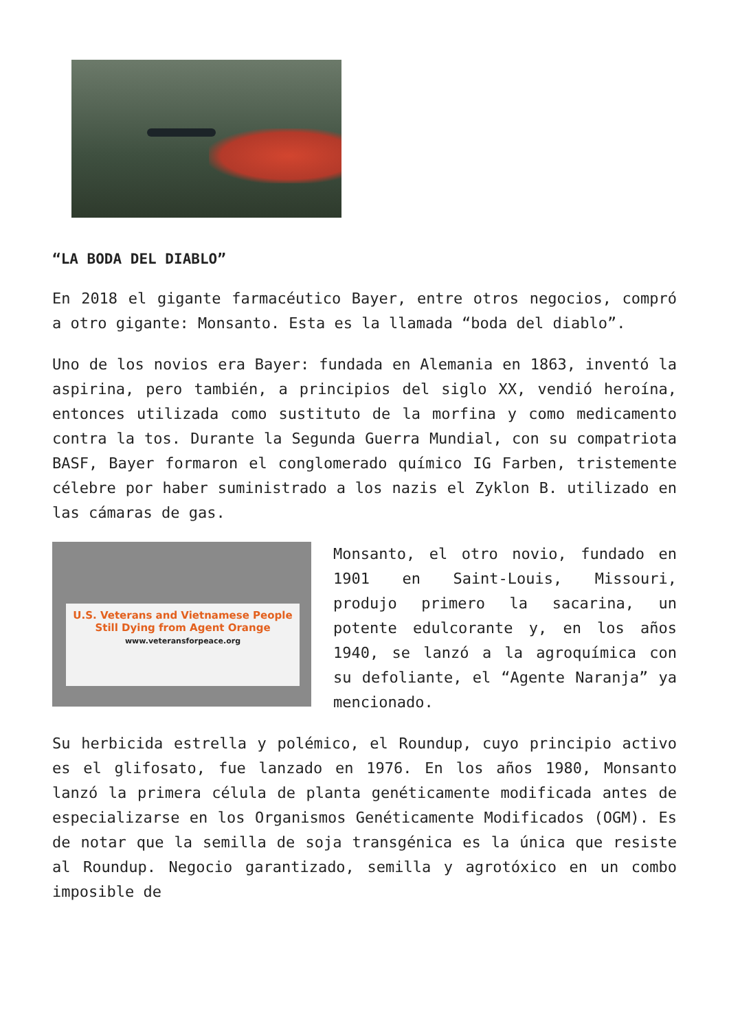“LA BODA DEL DIABLO”
En 2018 el gigante farmacéutico Bayer, entre otros negocios, compró a otro gigante: Monsanto. Esta es la llamada “boda del diablo”.
Uno de los novios era Bayer: fundada en Alemania en 1863, inventó la aspirina, pero también, a principios del siglo XX, vendió heroína, entonces utilizada como sustituto de la morfina y como medicamento contra la tos. Durante la Segunda Guerra Mundial, con su compatriota BASF, Bayer formaron el conglomerado químico IG Farben, tristemente célebre por haber suministrado a los nazis el Zyklon B. utilizado en las cámaras de gas.
U.S. Veterans and Vietnamese People
Still Dying from Agent Orange
www.veteransforpeace.org
Monsanto, el otro novio, fundado en 1901 en Saint-Louis, Missouri, produjo primero la sacarina, un potente edulcorante y, en los años 1940, se lanzó a la agroquímica con su defoliante, el “Agente Naranja” ya mencionado.
Su herbicida estrella y polémico, el Roundup, cuyo principio activo es el glifosato, fue lanzado en 1976. En los años 1980, Monsanto lanzó la primera célula de planta genéticamente modificada antes de especializarse en los Organismos Genéticamente Modificados (OGM). Es de notar que la semilla de soja transgénica es la única que resiste al Roundup. Negocio garantizado, semilla y agrotóxico en un combo imposible de